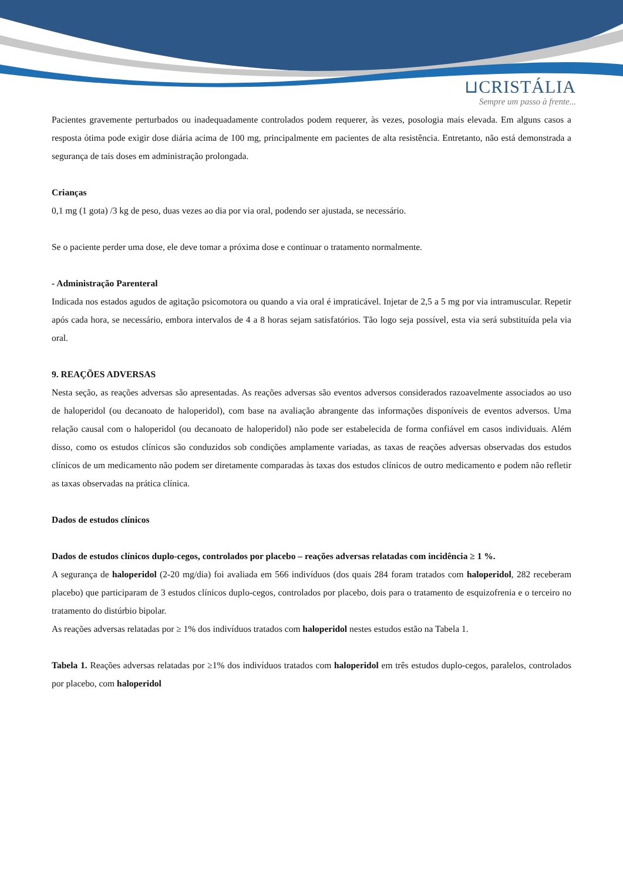⊔CRISTÁLIA
Sempre um passo à frente...
Pacientes gravemente perturbados ou inadequadamente controlados podem requerer, às vezes, posologia mais elevada. Em alguns casos a resposta ótima pode exigir dose diária acima de 100 mg, principalmente em pacientes de alta resistência. Entretanto, não está demonstrada a segurança de tais doses em administração prolongada.
Crianças
0,1 mg (1 gota) /3 kg de peso, duas vezes ao dia por via oral, podendo ser ajustada, se necessário.
Se o paciente perder uma dose, ele deve tomar a próxima dose e continuar o tratamento normalmente.
- Administração Parenteral
Indicada nos estados agudos de agitação psicomotora ou quando a via oral é impraticável. Injetar de 2,5 a 5 mg por via intramuscular. Repetir após cada hora, se necessário, embora intervalos de 4 a 8 horas sejam satisfatórios. Tão logo seja possível, esta via será substituída pela via oral.
9. REAÇÕES ADVERSAS
Nesta seção, as reações adversas são apresentadas. As reações adversas são eventos adversos considerados razoavelmente associados ao uso de haloperidol (ou decanoato de haloperidol), com base na avaliação abrangente das informações disponíveis de eventos adversos. Uma relação causal com o haloperidol (ou decanoato de haloperidol) não pode ser estabelecida de forma confiável em casos individuais. Além disso, como os estudos clínicos são conduzidos sob condições amplamente variadas, as taxas de reações adversas observadas dos estudos clínicos de um medicamento não podem ser diretamente comparadas às taxas dos estudos clínicos de outro medicamento e podem não refletir as taxas observadas na prática clínica.
Dados de estudos clínicos
Dados de estudos clínicos duplo-cegos, controlados por placebo – reações adversas relatadas com incidência ≥ 1 %.
A segurança de haloperidol (2-20 mg/dia) foi avaliada em 566 indivíduos (dos quais 284 foram tratados com haloperidol, 282 receberam placebo) que participaram de 3 estudos clínicos duplo-cegos, controlados por placebo, dois para o tratamento de esquizofrenia e o terceiro no tratamento do distúrbio bipolar.
As reações adversas relatadas por ≥ 1% dos indivíduos tratados com haloperidol nestes estudos estão na Tabela 1.
Tabela 1. Reações adversas relatadas por ≥1% dos indivíduos tratados com haloperidol em três estudos duplo-cegos, paralelos, controlados por placebo, com haloperidol